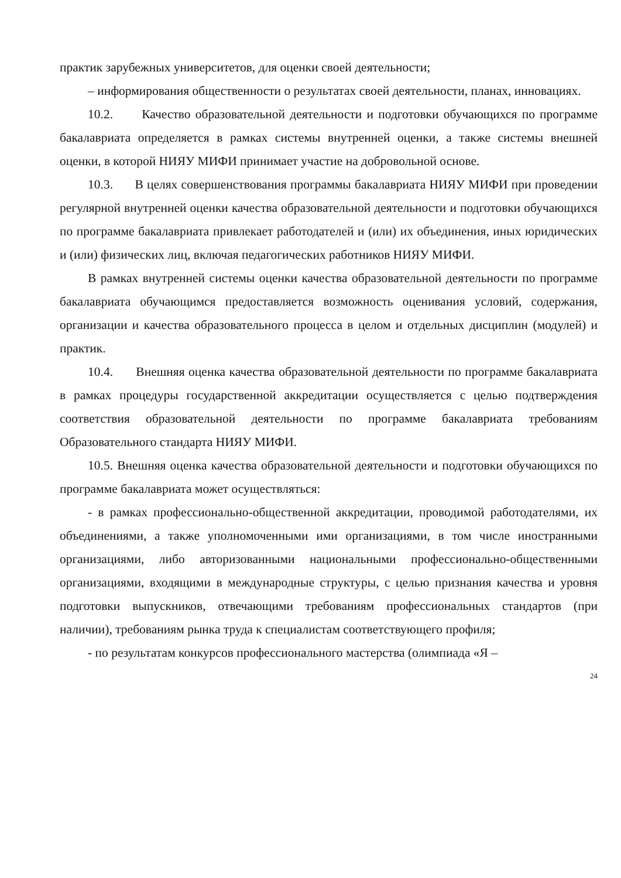практик зарубежных университетов, для оценки своей деятельности;
– информирования общественности о результатах своей деятельности, планах, инновациях.
10.2. Качество образовательной деятельности и подготовки обучающихся по программе бакалавриата определяется в рамках системы внутренней оценки, а также системы внешней оценки, в которой НИЯУ МИФИ принимает участие на добровольной основе.
10.3. В целях совершенствования программы бакалавриата НИЯУ МИФИ при проведении регулярной внутренней оценки качества образовательной деятельности и подготовки обучающихся по программе бакалавриата привлекает работодателей и (или) их объединения, иных юридических и (или) физических лиц, включая педагогических работников НИЯУ МИФИ.
В рамках внутренней системы оценки качества образовательной деятельности по программе бакалавриата обучающимся предоставляется возможность оценивания условий, содержания, организации и качества образовательного процесса в целом и отдельных дисциплин (модулей) и практик.
10.4. Внешняя оценка качества образовательной деятельности по программе бакалавриата в рамках процедуры государственной аккредитации осуществляется с целью подтверждения соответствия образовательной деятельности по программе бакалавриата требованиям Образовательного стандарта НИЯУ МИФИ.
10.5. Внешняя оценка качества образовательной деятельности и подготовки обучающихся по программе бакалавриата может осуществляться:
- в рамках профессионально-общественной аккредитации, проводимой работодателями, их объединениями, а также уполномоченными ими организациями, в том числе иностранными организациями, либо авторизованными национальными профессионально-общественными организациями, входящими в международные структуры, с целью признания качества и уровня подготовки выпускников, отвечающими требованиям профессиональных стандартов (при наличии), требованиям рынка труда к специалистам соответствующего профиля;
- по результатам конкурсов профессионального мастерства (олимпиада «Я –
24